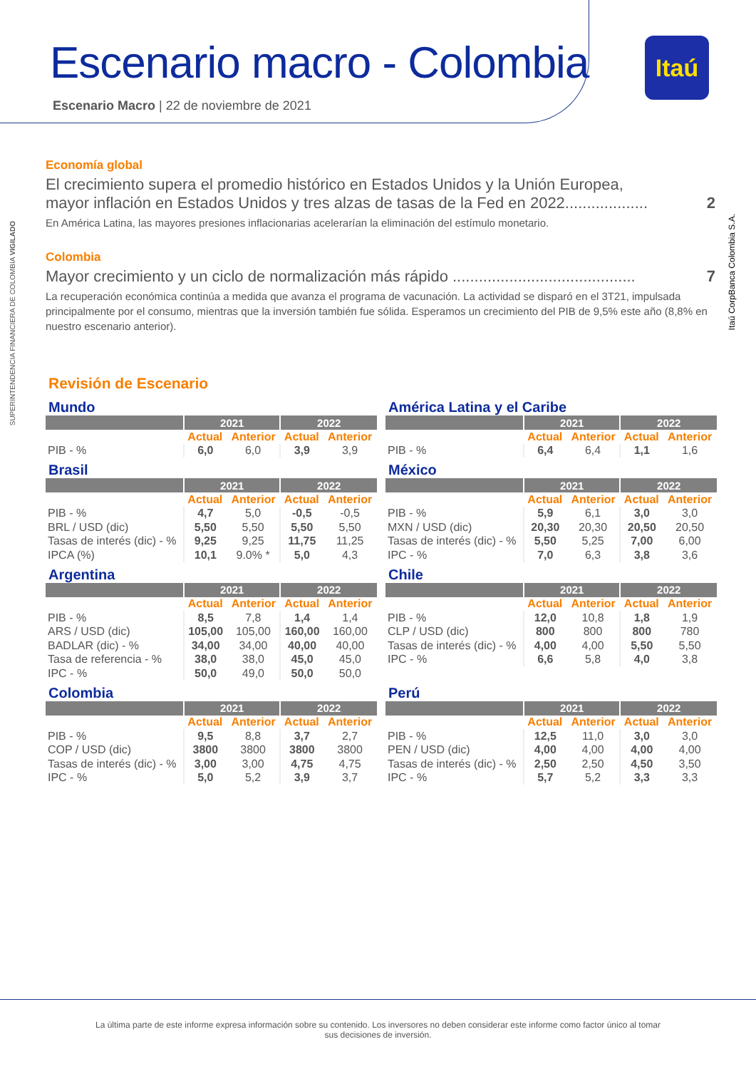Escenario macro - Colombia
Escenario Macro | 22 de noviembre de 2021
Itaú
SUPERINTENDENCIA FINANCIERA DE COLOMBIA VIGILADO
Itaú CorpBanca Colombia S.A.
Economía global
El crecimiento supera el promedio histórico en Estados Unidos y la Unión Europea,
mayor inflación en Estados Unidos y tres alzas de tasas de la Fed en 2022................... 2
En América Latina, las mayores presiones inflacionarias acelerarían la eliminación del estímulo monetario.
Colombia
Mayor crecimiento y un ciclo de normalización más rápido .......................................... 7
La recuperación económica continúa a medida que avanza el programa de vacunación. La actividad se disparó en el 3T21, impulsada principalmente por el consumo, mientras que la inversión también fue sólida. Esperamos un crecimiento del PIB de 9,5% este año (8,8% en nuestro escenario anterior).
Revisión de Escenario
Mundo
| | 2021 | | 2022 | |
| --- | --- | --- | --- | --- |
| | Actual | Anterior | Actual | Anterior |
| PIB - % | 6,0 | 6,0 | 3,9 | 3,9 |
América Latina y el Caribe
| | 2021 | | 2022 | |
| --- | --- | --- | --- | --- |
| | Actual | Anterior | Actual | Anterior |
| PIB - % | 6,4 | 6,4 | 1,1 | 1,6 |
Brasil
| | 2021 | | 2022 | |
| --- | --- | --- | --- | --- |
| | Actual | Anterior | Actual | Anterior |
| PIB - % | 4,7 | 5,0 | -0,5 | -0,5 |
| BRL / USD (dic) | 5,50 | 5,50 | 5,50 | 5,50 |
| Tasas de interés (dic) - % | 9,25 | 9,25 | 11,75 | 11,25 |
| IPCA (%) | 10,1 | 9.0% * | 5,0 | 4,3 |
México
| | 2021 | | 2022 | |
| --- | --- | --- | --- | --- |
| | Actual | Anterior | Actual | Anterior |
| PIB - % | 5,9 | 6,1 | 3,0 | 3,0 |
| MXN / USD (dic) | 20,30 | 20,30 | 20,50 | 20,50 |
| Tasas de interés (dic) - % | 5,50 | 5,25 | 7,00 | 6,00 |
| IPC - % | 7,0 | 6,3 | 3,8 | 3,6 |
Argentina
| | 2021 | | 2022 | |
| --- | --- | --- | --- | --- |
| | Actual | Anterior | Actual | Anterior |
| PIB - % | 8,5 | 7,8 | 1,4 | 1,4 |
| ARS / USD (dic) | 105,00 | 105,00 | 160,00 | 160,00 |
| BADLAR (dic) - % | 34,00 | 34,00 | 40,00 | 40,00 |
| Tasa de referencia - % | 38,0 | 38,0 | 45,0 | 45,0 |
| IPC - % | 50,0 | 49,0 | 50,0 | 50,0 |
Chile
| | 2021 | | 2022 | |
| --- | --- | --- | --- | --- |
| | Actual | Anterior | Actual | Anterior |
| PIB - % | 12,0 | 10,8 | 1,8 | 1,9 |
| CLP / USD (dic) | 800 | 800 | 800 | 780 |
| Tasas de interés (dic) - % | 4,00 | 4,00 | 5,50 | 5,50 |
| IPC - % | 6,6 | 5,8 | 4,0 | 3,8 |
Colombia
| | 2021 | | 2022 | |
| --- | --- | --- | --- | --- |
| | Actual | Anterior | Actual | Anterior |
| PIB - % | 9,5 | 8,8 | 3,7 | 2,7 |
| COP / USD (dic) | 3800 | 3800 | 3800 | 3800 |
| Tasas de interés (dic) - % | 3,00 | 3,00 | 4,75 | 4,75 |
| IPC - % | 5,0 | 5,2 | 3,9 | 3,7 |
Perú
| | 2021 | | 2022 | |
| --- | --- | --- | --- | --- |
| | Actual | Anterior | Actual | Anterior |
| PIB - % | 12,5 | 11,0 | 3,0 | 3,0 |
| PEN / USD (dic) | 4,00 | 4,00 | 4,00 | 4,00 |
| Tasas de interés (dic) - % | 2,50 | 2,50 | 4,50 | 3,50 |
| IPC - % | 5,7 | 5,2 | 3,3 | 3,3 |
La última parte de este informe expresa información sobre su contenido. Los inversores no deben considerar este informe como factor único al tomar
sus decisiones de inversión.